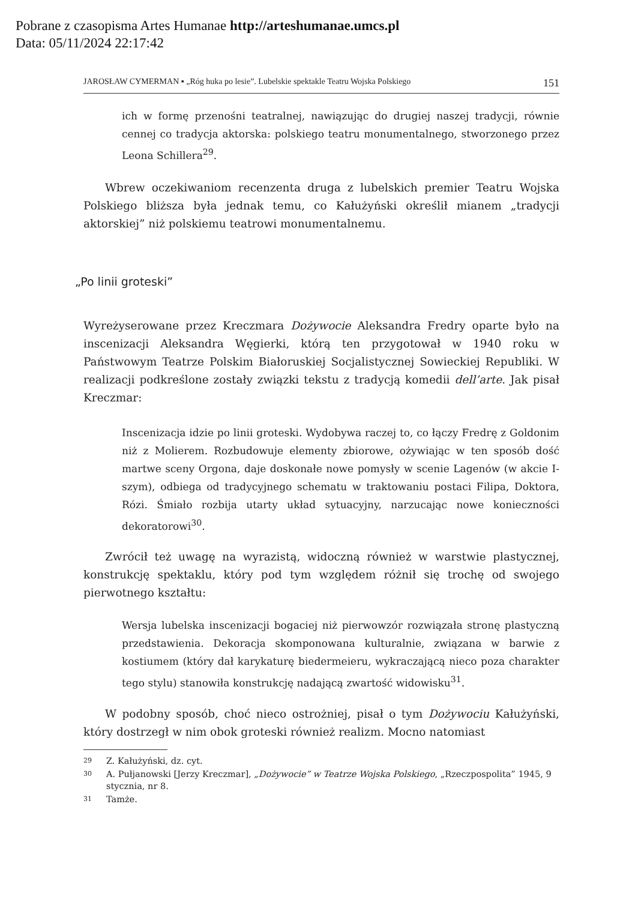Pobrane z czasopisma Artes Humanae http://arteshumanae.umcs.pl
Data: 05/11/2024 22:17:42
JAROSŁAW CYMERMAN ▪ „Róg huka po lesie”. Lubelskie spektakle Teatru Wojska Polskiego 151
ich w formę przenośni teatralnej, nawiązując do drugiej naszej tradycji, równie cennej co tradycja aktorska: polskiego teatru monumentalnego, stworzonego przez Leona Schillera<sup>29</sup>.
Wbrew oczekiwaniom recenzenta druga z lubelskich premier Teatru Wojska Polskiego bliższa była jednak temu, co Kałużyński określił mianem „tradycji aktorskiej” niż polskiemu teatrowi monumentalnemu.
„Po linii groteski”
Wyreżyserowane przez Kreczmara Dożywocie Aleksandra Fredry oparte było na inscenizacji Aleksandra Węgierki, którą ten przygotował w 1940 roku w Państwowym Teatrze Polskim Białoruskiej Socjalistycznej Sowieckiej Republiki. W realizacji podkreślone zostały związki tekstu z tradycją komedii dell’arte. Jak pisał Kreczmar:
Inscenizacja idzie po linii groteski. Wydobywa raczej to, co łączy Fredrę z Goldonim niż z Molierem. Rozbudowuje elementy zbiorowe, ożywiając w ten sposób dość martwe sceny Orgona, daje doskonałe nowe pomysły w scenie Lagenów (w akcie I-szym), odbiega od tradycyjnego schematu w traktowaniu postaci Filipa, Doktora, Rózi. Śmiało rozbija utarty układ sytuacyjny, narzucając nowe konieczności dekoratorowi<sup>30</sup>.
Zwrócił też uwagę na wyrazistą, widoczną również w warstwie plastycznej, konstrukcję spektaklu, który pod tym względem różnił się trochę od swojego pierwotnego kształtu:
Wersja lubelska inscenizacji bogaciej niż pierwowzór rozwiązała stronę plastyczną przedstawienia. Dekoracja skomponowana kulturalnie, związana w barwie z kostiumem (który dał karykaturę biedermeieru, wykraczającą nieco poza charakter tego stylu) stanowiła konstrukcję nadającą zwartość widowisku<sup>31</sup>.
W podobny sposób, choć nieco ostrożniej, pisał o tym Dożywociu Kałużyński, który dostrzegł w nim obok groteski również realizm. Mocno natomiast
29
Z. Kałużyński, dz. cyt.
30
A. Pułjanowski [Jerzy Kreczmar], „Dożywocie” w Teatrze Wojska Polskiego, „Rzeczpospolita” 1945, 9 stycznia, nr 8.
31
Tamże.